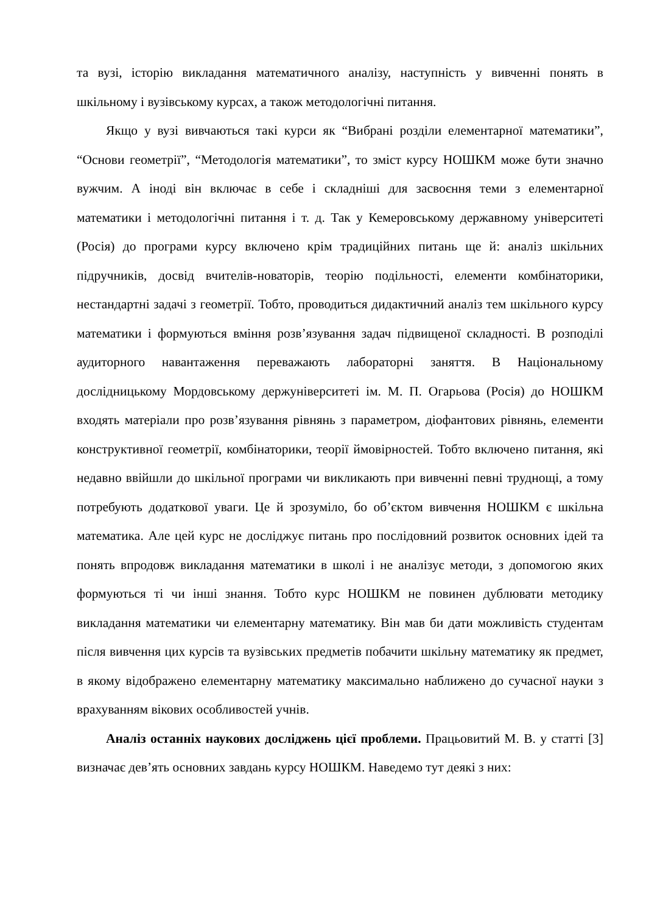та вузі, історію викладання математичного аналізу, наступність у вивченні понять в шкільному і вузівському курсах, а також методологічні питання.
Якщо у вузі вивчаються такі курси як “Вибрані розділи елементарної математики”, “Основи геометрії”, “Методологія математики”, то зміст курсу НОШКМ може бути значно вужчим. А іноді він включає в себе і складніші для засвоєння теми з елементарної математики і методологічні питання і т. д. Так у Кемеровському державному університеті (Росія) до програми курсу включено крім традиційних питань ще й: аналіз шкільних підручників, досвід вчителів-новаторів, теорію подільності, елементи комбінаторики, нестандартні задачі з геометрії. Тобто, проводиться дидактичний аналіз тем шкільного курсу математики і формуються вміння розв’язування задач підвищеної складності. В розподілі аудиторного навантаження переважають лабораторні заняття. В Національному дослідницькому Мордовському держуніверситеті ім. М. П. Огарьова (Росія) до НОШКМ входять матеріали про розв’язування рівнянь з параметром, діофантових рівнянь, елементи конструктивної геометрії, комбінаторики, теорії ймовірностей. Тобто включено питання, які недавно ввійшли до шкільної програми чи викликають при вивченні певні труднощі, а тому потребують додаткової уваги. Це й зрозуміло, бо об’єктом вивчення НОШКМ є шкільна математика. Але цей курс не досліджує питань про послідовний розвиток основних ідей та понять впродовж викладання математики в школі і не аналізує методи, з допомогою яких формуються ті чи інші знання. Тобто курс НОШКМ не повинен дублювати методику викладання математики чи елементарну математику. Він мав би дати можливість студентам після вивчення цих курсів та вузівських предметів побачити шкільну математику як предмет, в якому відображено елементарну математику максимально наближено до сучасної науки з врахуванням вікових особливостей учнів.
Аналіз останніх наукових досліджень цієї проблеми. Працьовитий М. В. у статті [3] визначає дев’ять основних завдань курсу НОШКМ. Наведемо тут деякі з них: